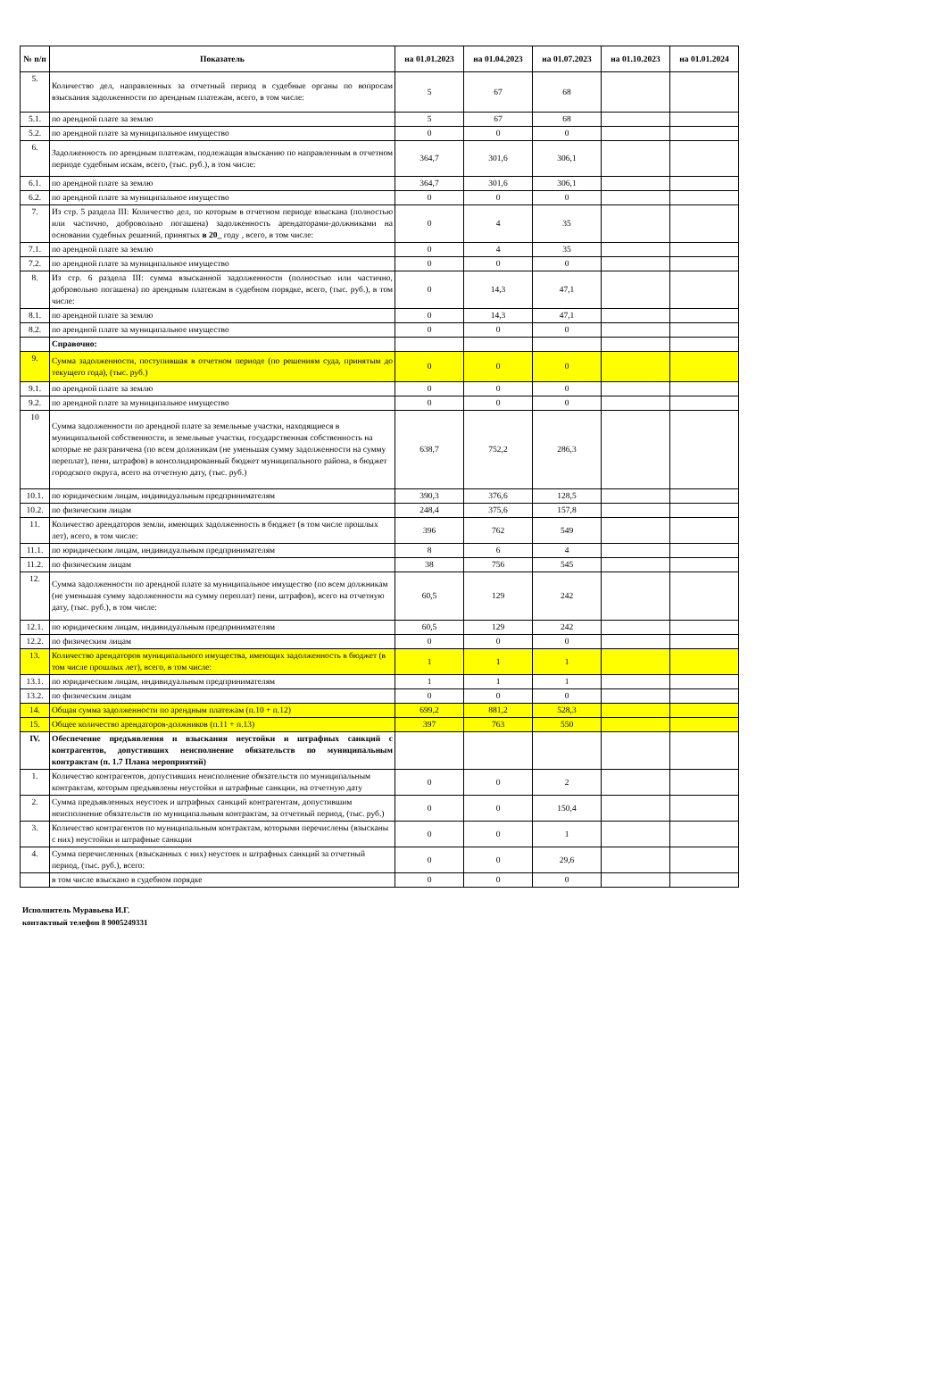| № п/п | Показатель | на 01.01.2023 | на 01.04.2023 | на 01.07.2023 | на 01.10.2023 | на 01.01.2024 |
| --- | --- | --- | --- | --- | --- | --- |
| 5. | Количество дел, направленных за отчетный период в судебные органы по вопросам взыскания задолженности по арендным платежам, всего, в том числе: | 5 | 67 | 68 | | |
| 5.1. | по арендной плате за землю | 5 | 67 | 68 | | |
| 5.2. | по арендной плате за муниципальное имущество | 0 | 0 | 0 | | |
| 6. | Задолженность по арендным платежам, подлежащая взысканию по направленным в отчетном периоде судебным искам, всего, (тыс. руб.), в том числе: | 364,7 | 301,6 | 306,1 | | |
| 6.1. | по арендной плате за землю | 364,7 | 301,6 | 306,1 | | |
| 6.2. | по арендной плате за муниципальное имущество | 0 | 0 | 0 | | |
| 7. | Из стр. 5 раздела III: Количество дел, по которым в отчетном периоде взыскана (полностью или частично, добровольно погашена) задолженность арендаторами-должниками на основании судебных решений, принятых в 20_ году , всего, в том числе: | 0 | 4 | 35 | | |
| 7.1. | по арендной плате за землю | 0 | 4 | 35 | | |
| 7.2. | по арендной плате за муниципальное имущество | 0 | 0 | 0 | | |
| 8. | Из стр. 6 раздела III: сумма взысканной задолженности (полностью или частично, добровольно погашена) по арендным платежам в судебном порядке, всего, (тыс. руб.), в том числе: | 0 | 14,3 | 47,1 | | |
| 8.1. | по арендной плате за землю | 0 | 14,3 | 47,1 | | |
| 8.2. | по арендной плате за муниципальное имущество | 0 | 0 | 0 | | |
| | Справочно: | | | | | |
| 9. | Сумма задолженности, поступившая в отчетном периоде (по решениям суда, принятым до текущего года), (тыс. руб.) | 0 | 0 | 0 | | |
| 9.1. | по арендной плате за землю | 0 | 0 | 0 | | |
| 9.2. | по арендной плате за муниципальное имущество | 0 | 0 | 0 | | |
| 10 | Сумма задолженности по арендной плате за земельные участки, находящиеся в муниципальной собственности, и земельные участки, государственная собственность на которые не разграничена (по всем должникам (не уменьшая сумму задолженности на сумму переплат), пени, штрафов) в консолидированный бюджет муниципального района, в бюджет городского округа, всего на отчетную дату, (тыс. руб.) | 638,7 | 752,2 | 286,3 | | |
| 10.1. | по юридическим лицам, индивидуальным предпринимателям | 390,3 | 376,6 | 128,5 | | |
| 10.2. | по физическим лицам | 248,4 | 375,6 | 157,8 | | |
| 11. | Количество арендаторов земли, имеющих задолженность в бюджет (в том числе прошлых лет), всего, в том числе: | 396 | 762 | 549 | | |
| 11.1. | по юридическим лицам, индивидуальным предпринимателям | 8 | 6 | 4 | | |
| 11.2. | по физическим лицам | 38 | 756 | 545 | | |
| 12. | Сумма задолженности по арендной плате за муниципальное имущество (по всем должникам (не уменьшая сумму задолженности на сумму переплат) пени, штрафов), всего на отчетную дату, (тыс. руб.), в том числе: | 60,5 | 129 | 242 | | |
| 12.1. | по юридическим лицам, индивидуальным предпринимателям | 60,5 | 129 | 242 | | |
| 12.2. | по физическим лицам | 0 | 0 | 0 | | |
| 13. | Количество арендаторов муниципального имущества, имеющих задолженность в бюджет (в том числе прошлых лет), всего, в том числе: | 1 | 1 | 1 | | |
| 13.1. | по юридическим лицам, индивидуальным предпринимателям | 1 | 1 | 1 | | |
| 13.2. | по физическим лицам | 0 | 0 | 0 | | |
| 14. | Общая сумма задолженности по арендным платежам (п.10 + п.12) | 699,2 | 881,2 | 528,3 | | |
| 15. | Общее количество арендаторов-должников (п.11 + п.13) | 397 | 763 | 550 | | |
| IV. | Обеспечение предъявления и взыскания неустойки и штрафных санкций с контрагентов, допустивших неисполнение обязательств по муниципальным контрактам (п. 1.7 Плана мероприятий) | | | | | |
| 1. | Количество контрагентов, допустивших неисполнение обязательств по муниципальным контрактам, которым предъявлены неустойки и штрафные санкции, на отчетную дату | 0 | 0 | 2 | | |
| 2. | Сумма предъявленных неустоек и штрафных санкций контрагентам, допустившим неисполнение обязательств по муниципальным контрактам, за отчетный период, (тыс. руб.) | 0 | 0 | 150,4 | | |
| 3. | Количество контрагентов по муниципальным контрактам, которыми перечислены (взысканы с них) неустойки и штрафные санкции | 0 | 0 | 1 | | |
| 4. | Сумма перечисленных (взысканных с них) неустоек и штрафных санкций за отчетный период, (тыс. руб.), всего: | 0 | 0 | 29,6 | | |
| | в том числе взыскано в судебном порядке | 0 | 0 | 0 | | |
Исполнитель Муравьева И.Г.
контактный телефон 8 9005249331